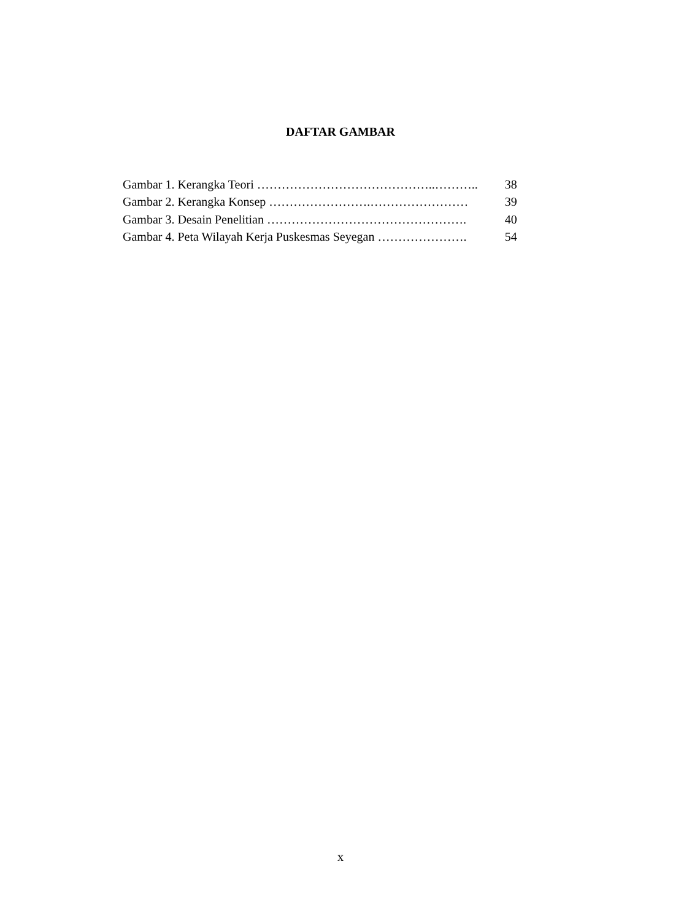DAFTAR GAMBAR
| Gambar 1. Kerangka Teori ……………………………………..……….. | 38 |
| Gambar 2. Kerangka Konsep …………………….…………………… | 39 |
| Gambar 3. Desain Penelitian …………………………………………. | 40 |
| Gambar 4. Peta Wilayah Kerja Puskesmas Seyegan …………………. | 54 |
x